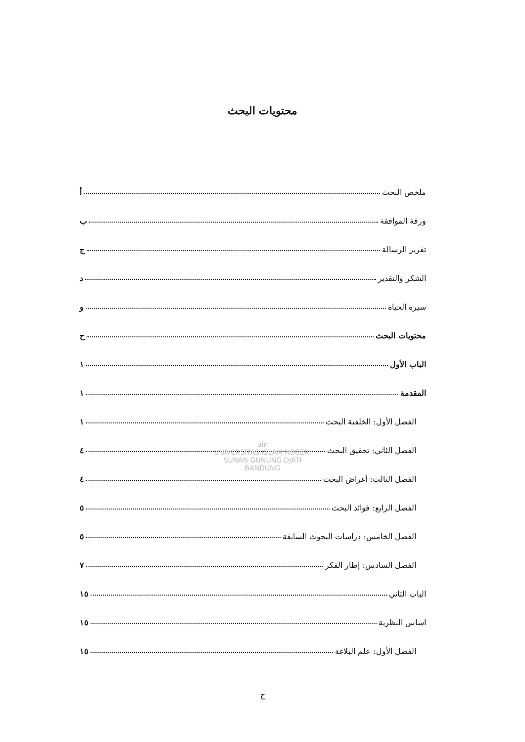محتويات البحث
ملخص البحث أ
ورقة الموافقة ب
تقرير الرسالة ج
الشكر والتقدير د
سيرة الحياة و
محتويات البحث ح
الباب الأول ١
المقدمة ١
الفصل الأول: الخلفية البحث ١
الفصل الثاني: تحقيق البحث ٤
الفصل الثالث: أغراض البحث ٤
الفصل الرابع: فوائد البحث ٥
الفصل الخامس: دراسات البحوث السابقة ٥
الفصل السادس: إطار الفكر ٧
الباب الثاني ١٥
اساس النظرية ١٥
الفصل الأول: علم البلاغة ١٥
uin
UNIVERSITAS ISLAM NEGERI
SUNAN GUNUNG DJATI
BANDUNG
ح